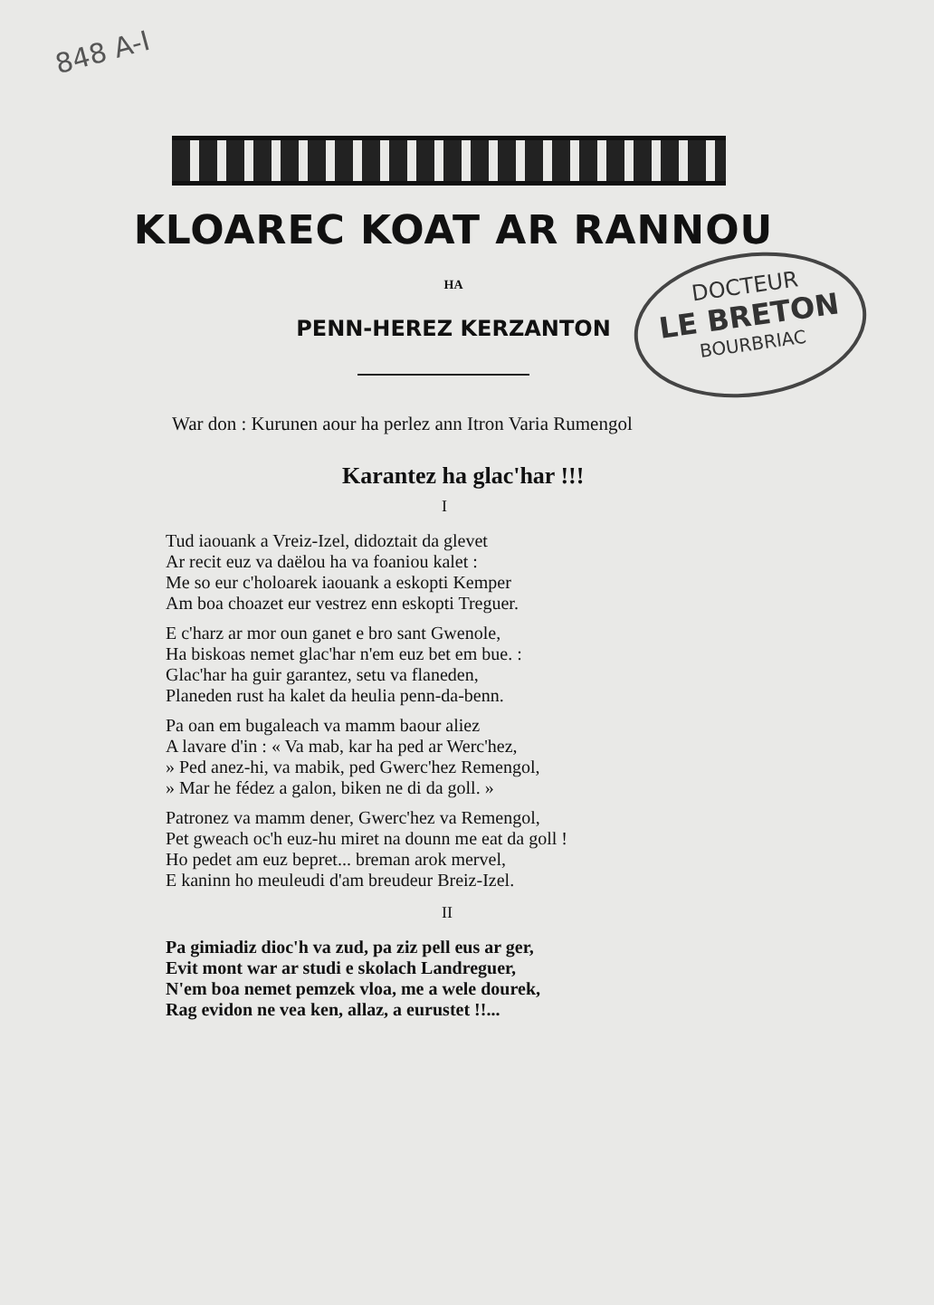848 A-I
DOCTEUR
LE BRETON
BOURBRIAC
KLOAREC KOAT AR RANNOU
HA
PENN-HEREZ KERZANTON
War don : Kurunen aour ha perlez ann Itron Varia Rumengol
Karantez ha glac'har !!!
I
Tud iaouank a Vreiz-Izel, didoztait da glevet
Ar recit euz va daëlou ha va foaniou kalet :
Me so eur c'holoarek iaouank a eskopti Kemper
Am boa choazet eur vestrez enn eskopti Treguer.
E c'harz ar mor oun ganet e bro sant Gwenole,
Ha biskoas nemet glac'har n'em euz bet em bue. :
Glac'har ha guir garantez, setu va flaneden,
Planeden rust ha kalet da heulia penn-da-benn.
Pa oan em bugaleach va mamm baour aliez
A lavare d'in : « Va mab, kar ha ped ar Werc'hez,
» Ped anez-hi, va mabik, ped Gwerc'hez Remengol,
» Mar he fédez a galon, biken ne di da goll. »
Patronez va mamm dener, Gwerc'hez va Remengol,
Pet gweach oc'h euz-hu miret na dounn me eat da goll !
Ho pedet am euz bepret... breman arok mervel,
E kaninn ho meuleudi d'am breudeur Breiz-Izel.
II
Pa gimiadiz dioc'h va zud, pa ziz pell eus ar ger,
Evit mont war ar studi e skolach Landreguer,
N'em boa nemet pemzek vloa, me a wele dourek,
Rag evidon ne vea ken, allaz, a eurustet !!...